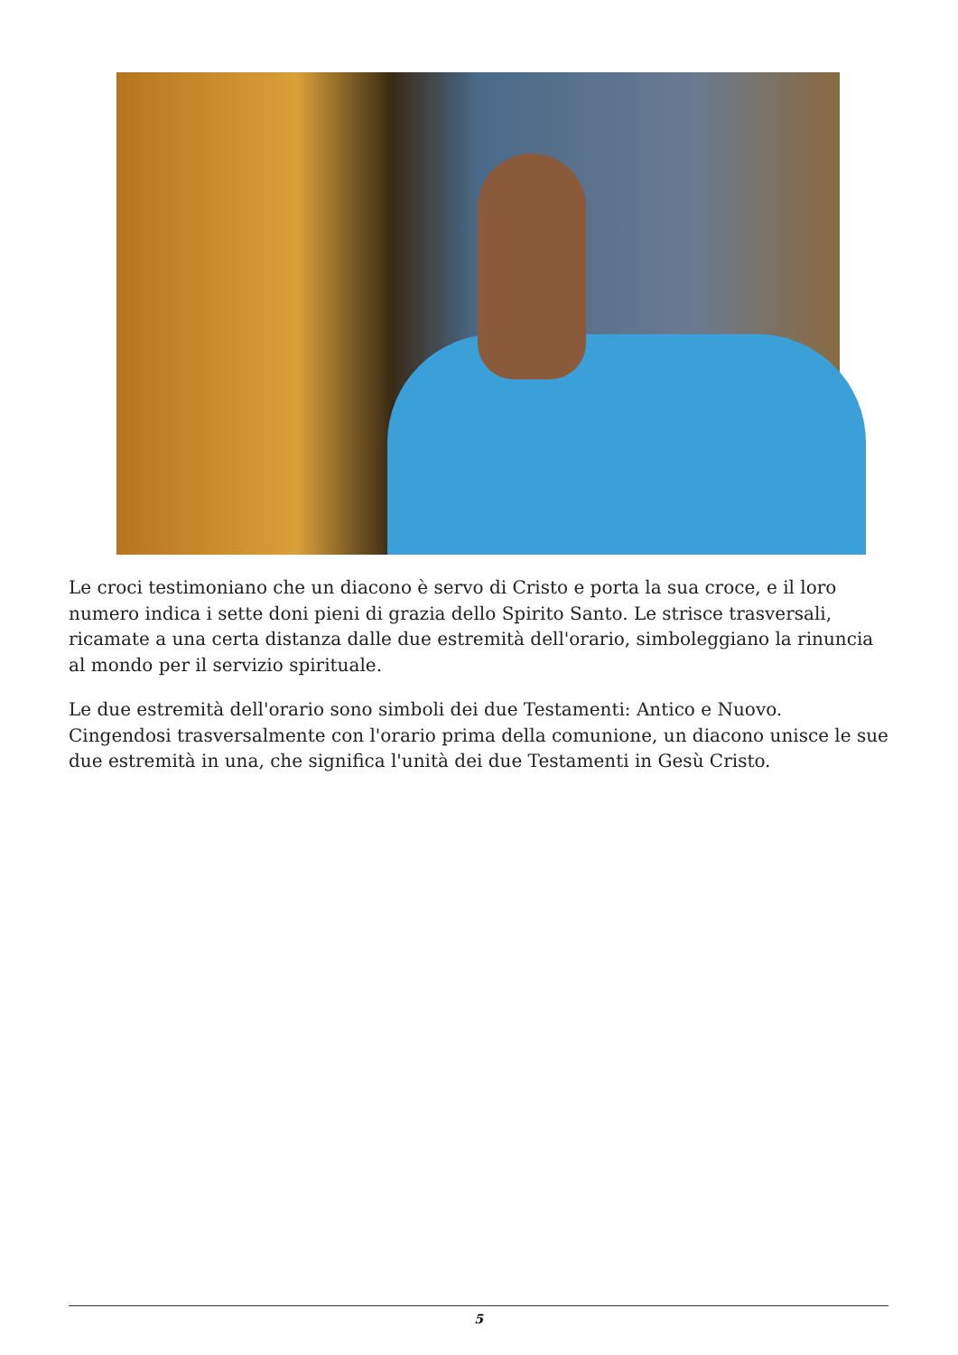Le croci testimoniano che un diacono è servo di Cristo e porta la sua croce, e il loro numero indica i sette doni pieni di grazia dello Spirito Santo. Le strisce trasversali, ricamate a una certa distanza dalle due estremità dell'orario, simboleggiano la rinuncia al mondo per il servizio spirituale.
Le due estremità dell'orario sono simboli dei due Testamenti: Antico e Nuovo. Cingendosi trasversalmente con l'orario prima della comunione, un diacono unisce le sue due estremità in una, che significa l'unità dei due Testamenti in Gesù Cristo.
5